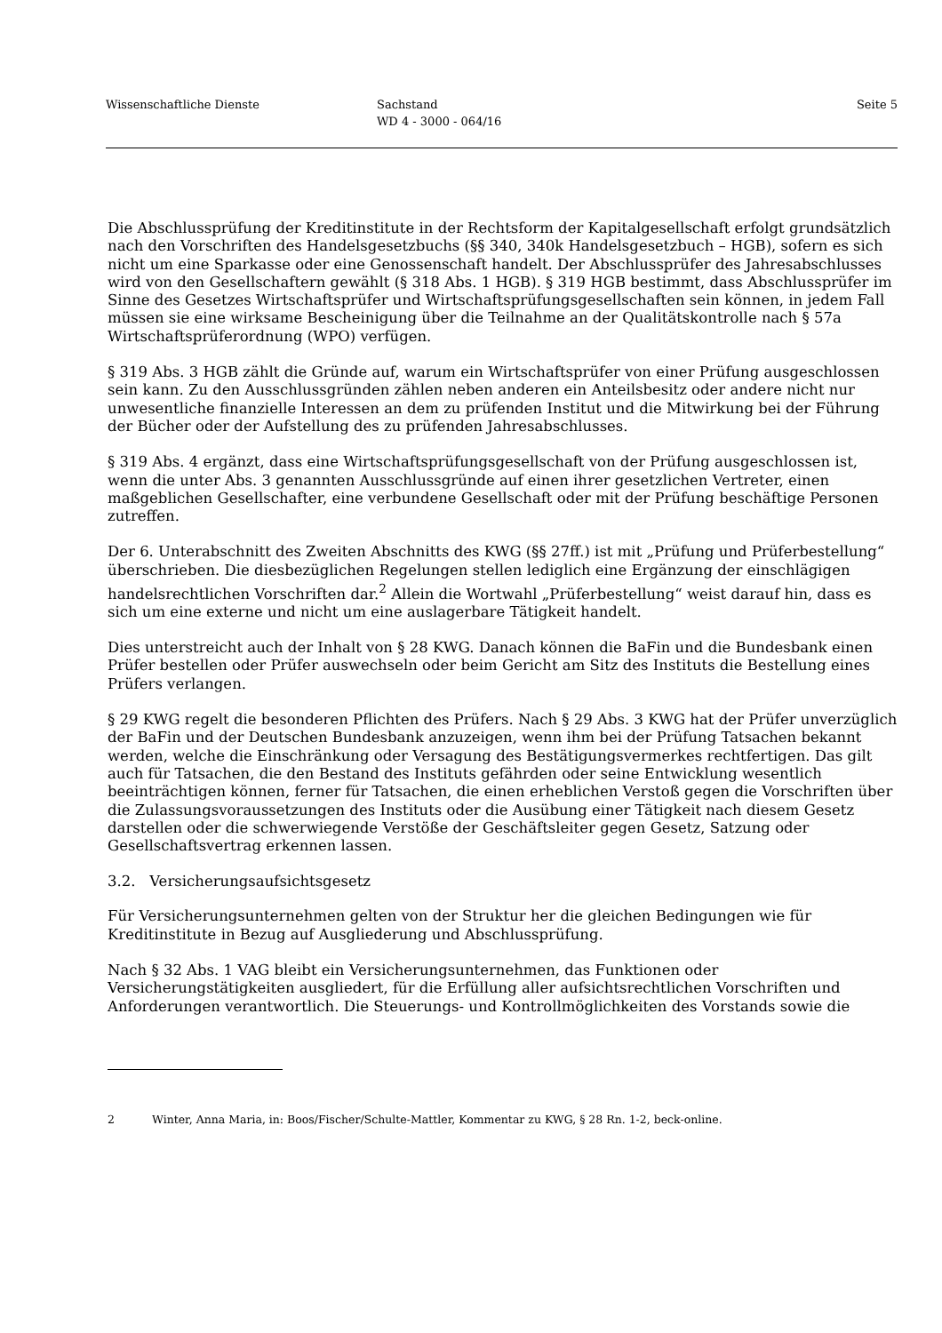Wissenschaftliche Dienste Sachstand
WD 4 - 3000 - 064/16
Seite 5
Die Abschlussprüfung der Kreditinstitute in der Rechtsform der Kapitalgesellschaft erfolgt grundsätzlich nach den Vorschriften des Handelsgesetzbuchs (§§ 340, 340k Handelsgesetzbuch – HGB), sofern es sich nicht um eine Sparkasse oder eine Genossenschaft handelt. Der Abschlussprüfer des Jahresabschlusses wird von den Gesellschaftern gewählt (§ 318 Abs. 1 HGB). § 319 HGB bestimmt, dass Abschlussprüfer im Sinne des Gesetzes Wirtschaftsprüfer und Wirtschaftsprüfungsgesellschaften sein können, in jedem Fall müssen sie eine wirksame Bescheinigung über die Teilnahme an der Qualitätskontrolle nach § 57a Wirtschaftsprüferordnung (WPO) verfügen.
§ 319 Abs. 3 HGB zählt die Gründe auf, warum ein Wirtschaftsprüfer von einer Prüfung ausgeschlossen sein kann. Zu den Ausschlussgründen zählen neben anderen ein Anteilsbesitz oder andere nicht nur unwesentliche finanzielle Interessen an dem zu prüfenden Institut und die Mitwirkung bei der Führung der Bücher oder der Aufstellung des zu prüfenden Jahresabschlusses.
§ 319 Abs. 4 ergänzt, dass eine Wirtschaftsprüfungsgesellschaft von der Prüfung ausgeschlossen ist, wenn die unter Abs. 3 genannten Ausschlussgründe auf einen ihrer gesetzlichen Vertreter, einen maßgeblichen Gesellschafter, eine verbundene Gesellschaft oder mit der Prüfung beschäftige Personen zutreffen.
Der 6. Unterabschnitt des Zweiten Abschnitts des KWG (§§ 27ff.) ist mit „Prüfung und Prüferbestellung“ überschrieben. Die diesbezüglichen Regelungen stellen lediglich eine Ergänzung der einschlägigen handelsrechtlichen Vorschriften dar.<sup>2</sup> Allein die Wortwahl „Prüferbestellung“ weist darauf hin, dass es sich um eine externe und nicht um eine auslagerbare Tätigkeit handelt.
Dies unterstreicht auch der Inhalt von § 28 KWG. Danach können die BaFin und die Bundesbank einen Prüfer bestellen oder Prüfer auswechseln oder beim Gericht am Sitz des Instituts die Bestellung eines Prüfers verlangen.
§ 29 KWG regelt die besonderen Pflichten des Prüfers. Nach § 29 Abs. 3 KWG hat der Prüfer unverzüglich der BaFin und der Deutschen Bundesbank anzuzeigen, wenn ihm bei der Prüfung Tatsachen bekannt werden, welche die Einschränkung oder Versagung des Bestätigungsvermerkes rechtfertigen. Das gilt auch für Tatsachen, die den Bestand des Instituts gefährden oder seine Entwicklung wesentlich beeinträchtigen können, ferner für Tatsachen, die einen erheblichen Verstoß gegen die Vorschriften über die Zulassungsvoraussetzungen des Instituts oder die Ausübung einer Tätigkeit nach diesem Gesetz darstellen oder die schwerwiegende Verstöße der Geschäftsleiter gegen Gesetz, Satzung oder Gesellschaftsvertrag erkennen lassen.
3.2. Versicherungsaufsichtsgesetz
Für Versicherungsunternehmen gelten von der Struktur her die gleichen Bedingungen wie für Kreditinstitute in Bezug auf Ausgliederung und Abschlussprüfung.
Nach § 32 Abs. 1 VAG bleibt ein Versicherungsunternehmen, das Funktionen oder Versicherungstätigkeiten ausgliedert, für die Erfüllung aller aufsichtsrechtlichen Vorschriften und Anforderungen verantwortlich. Die Steuerungs- und Kontrollmöglichkeiten des Vorstands sowie die
2 Winter, Anna Maria, in: Boos/Fischer/Schulte-Mattler, Kommentar zu KWG, § 28 Rn. 1-2, beck-online.